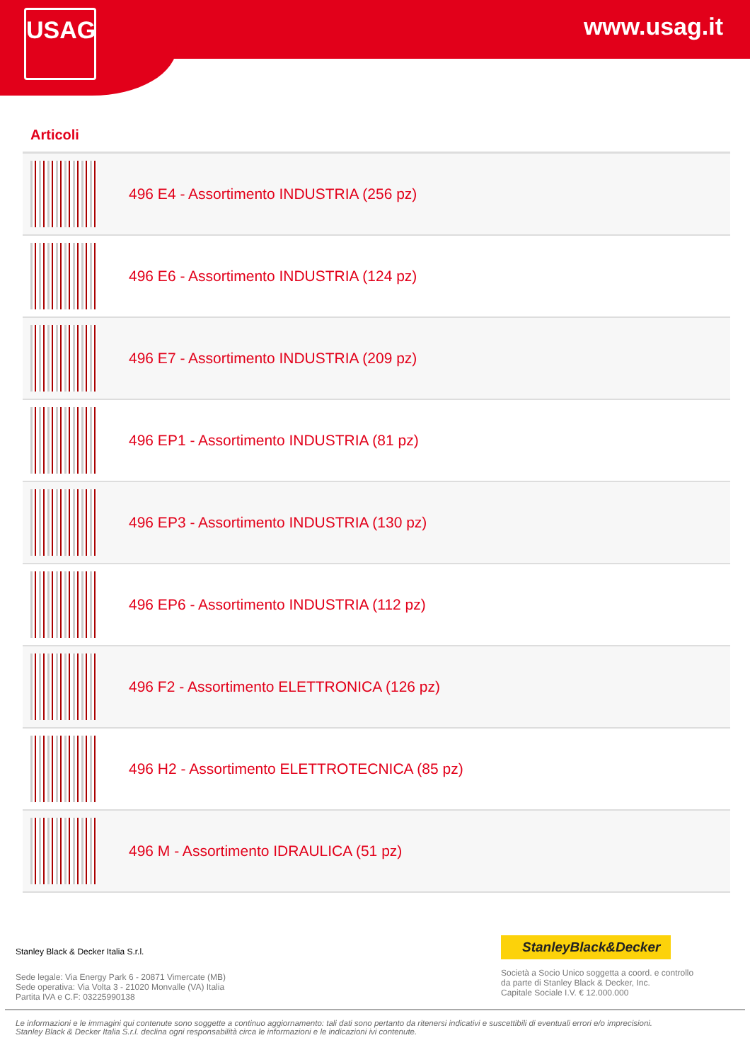USAG www.usag.it
Articoli
| | 496 E4 - Assortimento INDUSTRIA (256 pz) |
| | 496 E6 - Assortimento INDUSTRIA (124 pz) |
| | 496 E7 - Assortimento INDUSTRIA (209 pz) |
| | 496 EP1 - Assortimento INDUSTRIA (81 pz) |
| | 496 EP3 - Assortimento INDUSTRIA (130 pz) |
| | 496 EP6 - Assortimento INDUSTRIA (112 pz) |
| | 496 F2 - Assortimento ELETTRONICA (126 pz) |
| | 496 H2 - Assortimento ELETTROTECNICA (85 pz) |
| | 496 M - Assortimento IDRAULICA (51 pz) |
Stanley Black & Decker Italia S.r.l.
Sede legale: Via Energy Park 6 - 20871 Vimercate (MB)
Sede operativa: Via Volta 3 - 21020 Monvalle (VA) Italia
Partita IVA e C.F: 03225990138
StanleyBlack&Decker
Società a Socio Unico soggetta a coord. e controllo
da parte di Stanley Black & Decker, Inc.
Capitale Sociale I.V. € 12.000.000
Le informazioni e le immagini qui contenute sono soggette a continuo aggiornamento: tali dati sono pertanto da ritenersi indicativi e suscettibili di eventuali errori e/o imprecisioni.
Stanley Black & Decker Italia S.r.l. declina ogni responsabilità circa le informazioni e le indicazioni ivi contenute.